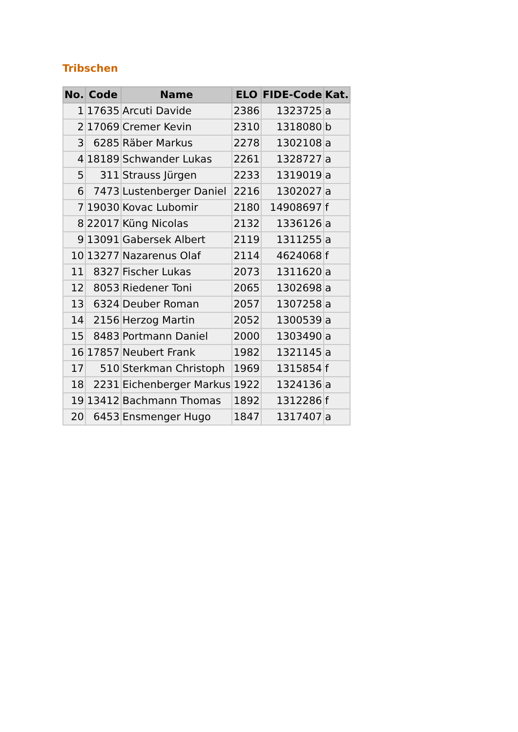Tribschen
| No. | Code | Name | ELO | FIDE-Code | Kat. |
| --- | --- | --- | --- | --- | --- |
| 1 | 17635 | Arcuti Davide | 2386 | 1323725 | a |
| 2 | 17069 | Cremer Kevin | 2310 | 1318080 | b |
| 3 | 6285 | Räber Markus | 2278 | 1302108 | a |
| 4 | 18189 | Schwander Lukas | 2261 | 1328727 | a |
| 5 | 311 | Strauss Jürgen | 2233 | 1319019 | a |
| 6 | 7473 | Lustenberger Daniel | 2216 | 1302027 | a |
| 7 | 19030 | Kovac Lubomir | 2180 | 14908697 | f |
| 8 | 22017 | Küng Nicolas | 2132 | 1336126 | a |
| 9 | 13091 | Gabersek Albert | 2119 | 1311255 | a |
| 10 | 13277 | Nazarenus Olaf | 2114 | 4624068 | f |
| 11 | 8327 | Fischer Lukas | 2073 | 1311620 | a |
| 12 | 8053 | Riedener Toni | 2065 | 1302698 | a |
| 13 | 6324 | Deuber Roman | 2057 | 1307258 | a |
| 14 | 2156 | Herzog Martin | 2052 | 1300539 | a |
| 15 | 8483 | Portmann Daniel | 2000 | 1303490 | a |
| 16 | 17857 | Neubert Frank | 1982 | 1321145 | a |
| 17 | 510 | Sterkman Christoph | 1969 | 1315854 | f |
| 18 | 2231 | Eichenberger Markus | 1922 | 1324136 | a |
| 19 | 13412 | Bachmann Thomas | 1892 | 1312286 | f |
| 20 | 6453 | Ensmenger Hugo | 1847 | 1317407 | a |